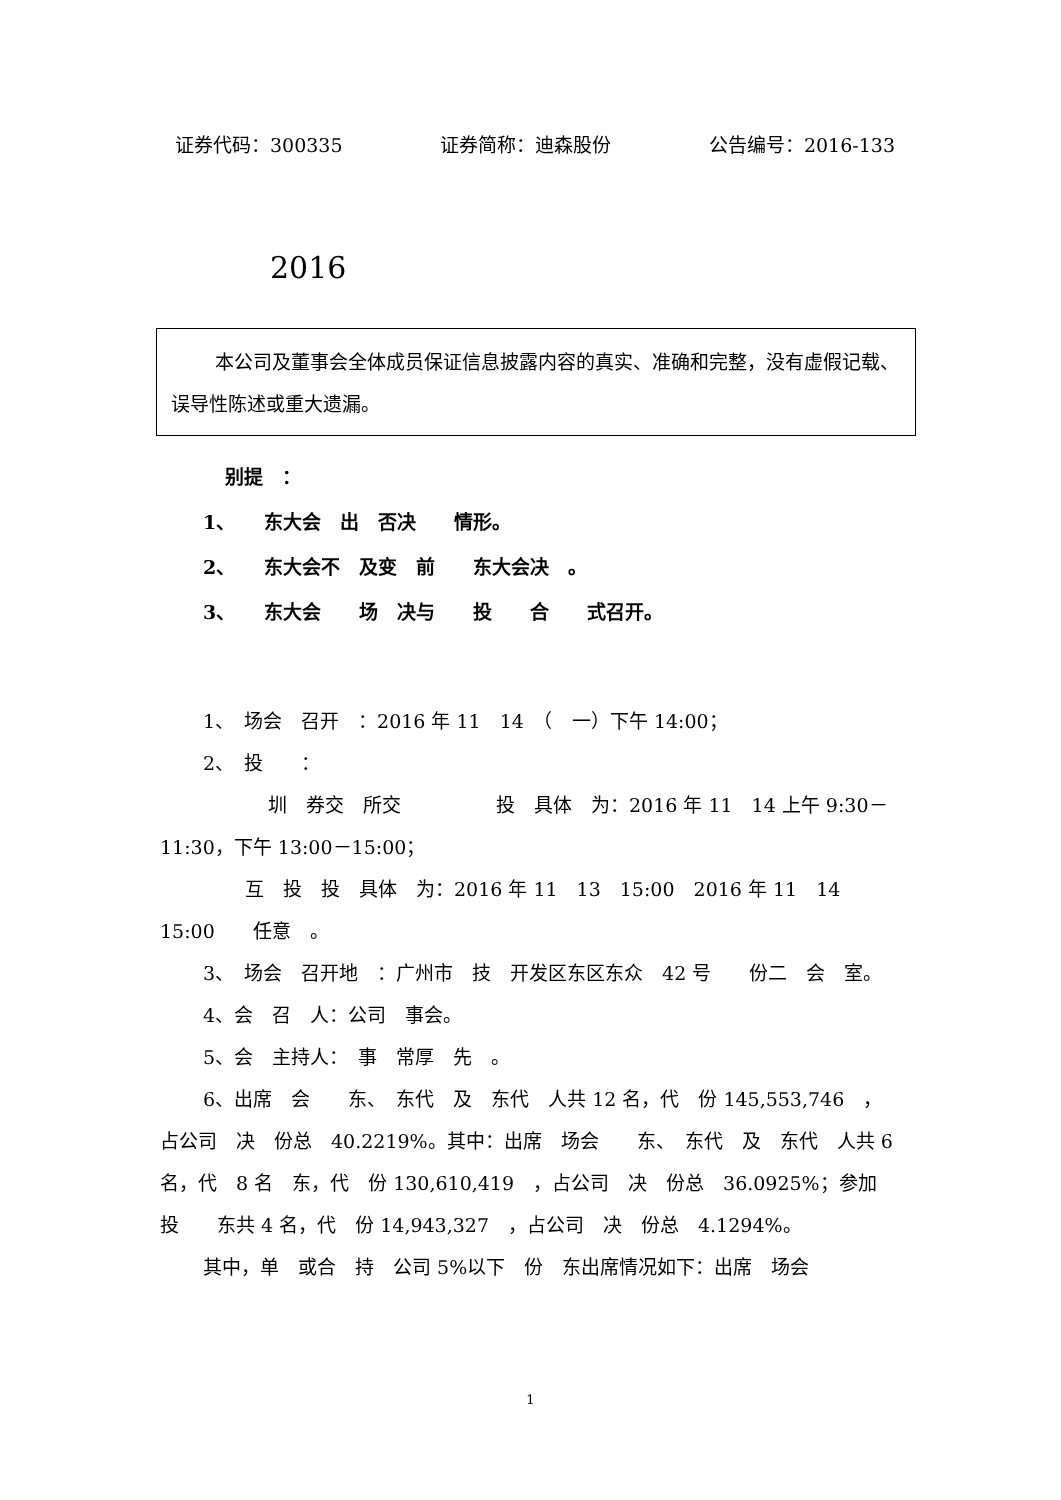证券代码：300335 证券简称：迪森股份 公告编号：2016-133
2016
本公司及董事会全体成员保证信息披露内容的真实、准确和完整，没有虚假记载、误导性陈述或重大遗漏。
别提　：
1、　　东大会　出　否决　　情形。
2、　　东大会不　及变　前　　东大会决　。
3、　　东大会　　场　决与　　投　　合　　式召开。
1、　场会　召开　：2016 年 11　14　（　一）下午 14:00；
2、　投　　：
圳　券交　所交　　　　　投　具体　为：2016 年 11　14 上午 9:30－11:30，下午 13:00－15:00；
互　投　投　具体　为：2016 年 11　13　15:00　2016 年 11　14　15:00　　任意　。
3、　场会　召开地　：广州市　技　开发区东区东众　42 号　　份二　会　室。
4、会　召　人：公司　事会。
5、会　主持人：　事　常厚　先　。
6、出席　会　　东、　东代　及　东代　人共 12 名，代　份 145,553,746　，占公司　决　份总　40.2219%。其中：出席　场会　　东、　东代　及　东代　人共 6 名，代　8 名　东，代　份 130,610,419　，占公司　决　份总　36.0925%；参加　投　　东共 4 名，代　份 14,943,327　，占公司　决　份总　4.1294%。
其中，单　或合　持　公司 5%以下　份　东出席情况如下：出席　场会
1